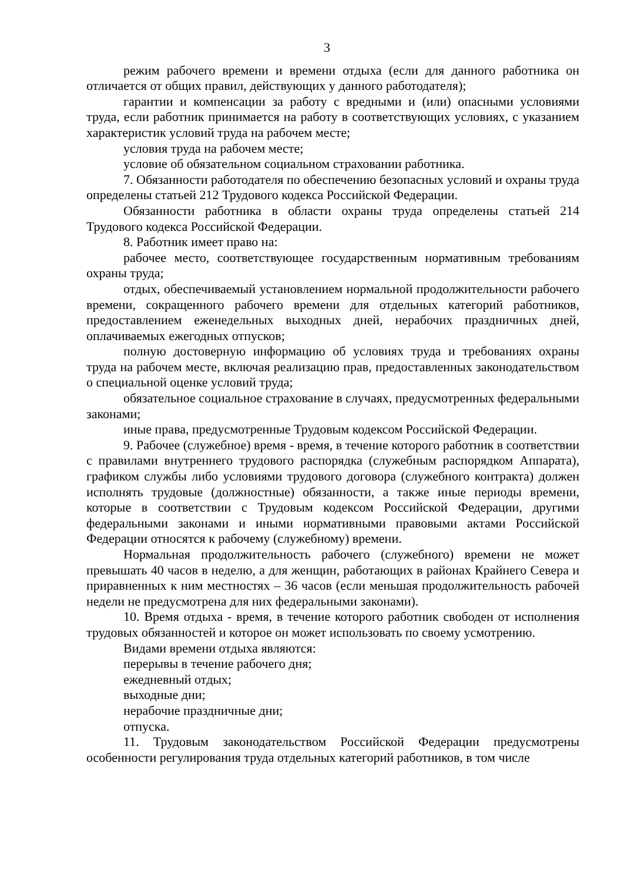3
режим рабочего времени и времени отдыха (если для данного работника он отличается от общих правил, действующих у данного работодателя);
гарантии и компенсации за работу с вредными и (или) опасными условиями труда, если работник принимается на работу в соответствующих условиях, с указанием характеристик условий труда на рабочем месте;
условия труда на рабочем месте;
условие об обязательном социальном страховании работника.
7. Обязанности работодателя по обеспечению безопасных условий и охраны труда определены статьей 212 Трудового кодекса Российской Федерации.
Обязанности работника в области охраны труда определены статьей 214 Трудового кодекса Российской Федерации.
8. Работник имеет право на:
рабочее место, соответствующее государственным нормативным требованиям охраны труда;
отдых, обеспечиваемый установлением нормальной продолжительности рабочего времени, сокращенного рабочего времени для отдельных категорий работников, предоставлением еженедельных выходных дней, нерабочих праздничных дней, оплачиваемых ежегодных отпусков;
полную достоверную информацию об условиях труда и требованиях охраны труда на рабочем месте, включая реализацию прав, предоставленных законодательством о специальной оценке условий труда;
обязательное социальное страхование в случаях, предусмотренных федеральными законами;
иные права, предусмотренные Трудовым кодексом Российской Федерации.
9. Рабочее (служебное) время - время, в течение которого работник в соответствии с правилами внутреннего трудового распорядка (служебным распорядком Аппарата), графиком службы либо условиями трудового договора (служебного контракта) должен исполнять трудовые (должностные) обязанности, а также иные периоды времени, которые в соответствии с Трудовым кодексом Российской Федерации, другими федеральными законами и иными нормативными правовыми актами Российской Федерации относятся к рабочему (служебному) времени.
Нормальная продолжительность рабочего (служебного) времени не может превышать 40 часов в неделю, а для женщин, работающих в районах Крайнего Севера и приравненных к ним местностях – 36 часов (если меньшая продолжительность рабочей недели не предусмотрена для них федеральными законами).
10. Время отдыха - время, в течение которого работник свободен от исполнения трудовых обязанностей и которое он может использовать по своему усмотрению.
Видами времени отдыха являются:
перерывы в течение рабочего дня;
ежедневный отдых;
выходные дни;
нерабочие праздничные дни;
отпуска.
11. Трудовым законодательством Российской Федерации предусмотрены особенности регулирования труда отдельных категорий работников, в том числе